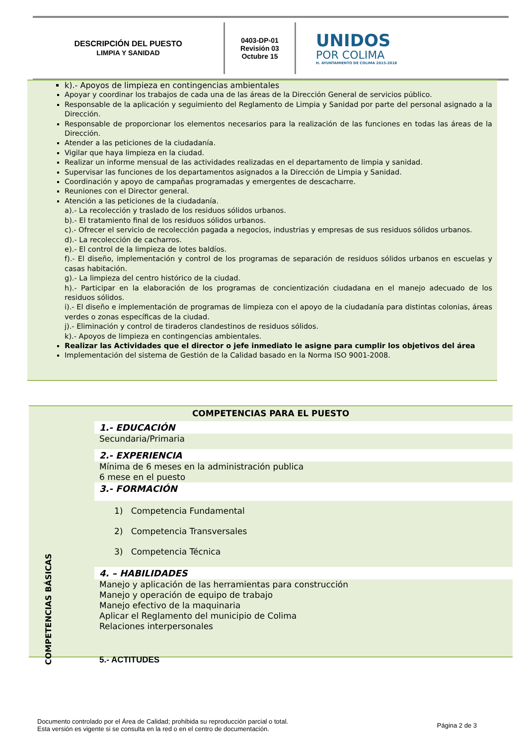DESCRIPCIÓN DEL PUESTO
LIMPIA Y SANIDAD
0403-DP-01
Revisión 03
Octubre 15
UNIDOS
POR COLIMA
H. AYUNTAMIENTO DE COLIMA 2015-2018
k).- Apoyos de limpieza en contingencias ambientales
Apoyar y coordinar los trabajos de cada una de las áreas de la Dirección General de servicios público.
Responsable de la aplicación y seguimiento del Reglamento de Limpia y Sanidad por parte del personal asignado a la Dirección.
Responsable de proporcionar los elementos necesarios para la realización de las funciones en todas las áreas de la Dirección.
Atender a las peticiones de la ciudadanía.
Vigilar que haya limpieza en la ciudad.
Realizar un informe mensual de las actividades realizadas en el departamento de limpia y sanidad.
Supervisar las funciones de los departamentos asignados a la Dirección de Limpia y Sanidad.
Coordinación y apoyo de campañas programadas y emergentes de descacharre.
Reuniones con el Director general.
Atención a las peticiones de la ciudadanía.
a).- La recolección y traslado de los residuos sólidos urbanos.
b).- El tratamiento final de los residuos sólidos urbanos.
c).- Ofrecer el servicio de recolección pagada a negocios, industrias y empresas de sus residuos sólidos urbanos.
d).- La recolección de cacharros.
e).- El control de la limpieza de lotes baldíos.
f).- El diseño, implementación y control de los programas de separación de residuos sólidos urbanos en escuelas y casas habitación.
g).- La limpieza del centro histórico de la ciudad.
h).- Participar en la elaboración de los programas de concientización ciudadana en el manejo adecuado de los residuos sólidos.
i).- El diseño e implementación de programas de limpieza con el apoyo de la ciudadanía para distintas colonias, áreas verdes o zonas específicas de la ciudad.
j).- Eliminación y control de tiraderos clandestinos de residuos sólidos.
k).- Apoyos de limpieza en contingencias ambientales.
Realizar las Actividades que el director o jefe inmediato le asigne para cumplir los objetivos del área
Implementación del sistema de Gestión de la Calidad basado en la Norma ISO 9001-2008.
COMPETENCIAS BÁSICAS
COMPETENCIAS PARA EL PUESTO
1.- EDUCACIÓN
Secundaria/Primaria
2.- EXPERIENCIA
Mínima de 6 meses en la administración publica
6 mese en el puesto
3.- FORMACIÓN
1) Competencia Fundamental
2) Competencia Transversales
3) Competencia Técnica
4. – HABILIDADES
Manejo y aplicación de las herramientas para construcción
Manejo y operación de equipo de trabajo
Manejo efectivo de la maquinaria
Aplicar el Reglamento del municipio de Colima
Relaciones interpersonales
5.- ACTITUDES
Documento controlado por el Área de Calidad; prohibida su reproducción parcial o total.
Esta versión es vigente si se consulta en la red o en el centro de documentación.
Página 2 de 3